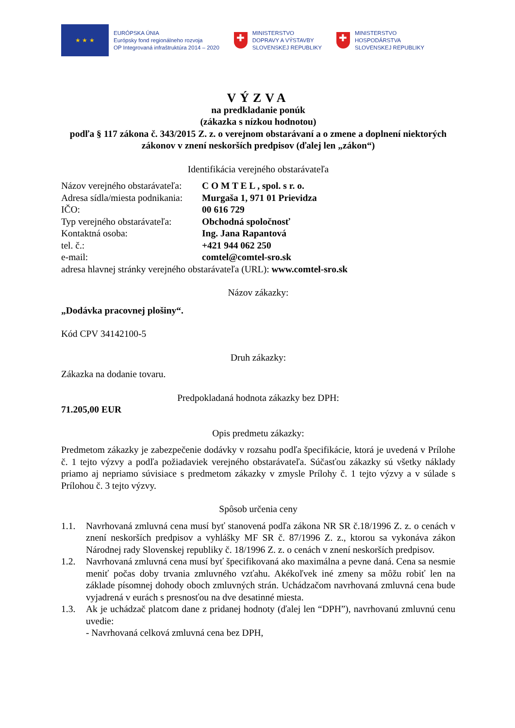★ ★ ★
EURÓPSKA ÚNIA
Európsky fond regionálneho rozvoja
OP Integrovaná infraštruktúra 2014 – 2020
✚
MINISTERSTVO
DOPRAVY A VÝSTAVBY
SLOVENSKEJ REPUBLIKY
✚
MINISTERSTVO
HOSPODÁRSTVA
SLOVENSKEJ REPUBLIKY
VÝZVA
na predkladanie ponúk
(zákazka s nízkou hodnotou)
podľa § 117 zákona č. 343/2015 Z. z. o verejnom obstarávaní a o zmene a doplnení niektorých zákonov v znení neskorších predpisov (ďalej len „zákon“)
Identifikácia verejného obstarávateľa
Názov verejného obstarávateľa: C O M T E L , spol. s r. o.
Adresa sídla/miesta podnikania: Murgaša 1, 971 01 Prievidza
IČO: 00 616 729
Typ verejného obstarávateľa: Obchodná spoločnosť
Kontaktná osoba: Ing. Jana Rapantová
tel. č.: +421 944 062 250
e-mail: comtel@comtel-sro.sk
adresa hlavnej stránky verejného obstarávateľa (URL): www.comtel-sro.sk
Názov zákazky:
„Dodávka pracovnej plošiny“.
Kód CPV 34142100-5
Druh zákazky:
Zákazka na dodanie tovaru.
Predpokladaná hodnota zákazky bez DPH:
71.205,00 EUR
Opis predmetu zákazky:
Predmetom zákazky je zabezpečenie dodávky v rozsahu podľa špecifikácie, ktorá je uvedená v Prílohe č. 1 tejto výzvy a podľa požiadaviek verejného obstarávateľa. Súčasťou zákazky sú všetky náklady priamo aj nepriamo súvisiace s predmetom zákazky v zmysle Prílohy č. 1 tejto výzvy a v súlade s Prílohou č. 3 tejto výzvy.
Spôsob určenia ceny
1.1. Navrhovaná zmluvná cena musí byť stanovená podľa zákona NR SR č.18/1996 Z. z. o cenách v znení neskorších predpisov a vyhlášky MF SR č. 87/1996 Z. z., ktorou sa vykonáva zákon Národnej rady Slovenskej republiky č. 18/1996 Z. z. o cenách v znení neskorších predpisov.
1.2. Navrhovaná zmluvná cena musí byť špecifikovaná ako maximálna a pevne daná. Cena sa nesmie meniť počas doby trvania zmluvného vzťahu. Akékoľvek iné zmeny sa môžu robiť len na základe písomnej dohody oboch zmluvných strán. Uchádzačom navrhovaná zmluvná cena bude vyjadrená v eurách s presnosťou na dve desatinné miesta.
1.3. Ak je uchádzač platcom dane z pridanej hodnoty (ďalej len “DPH”), navrhovanú zmluvnú cenu uvedie:
- Navrhovaná celková zmluvná cena bez DPH,